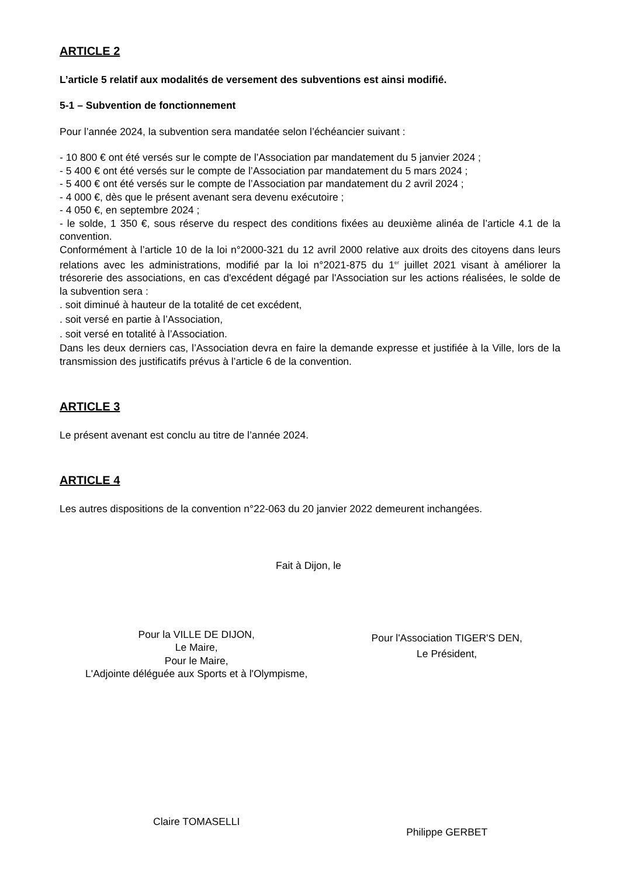ARTICLE 2
L’article 5 relatif aux modalités de versement des subventions est ainsi modifié.
5-1 – Subvention de fonctionnement
Pour l’année 2024, la subvention sera mandatée selon l’échéancier suivant :
- 10 800 € ont été versés sur le compte de l’Association par mandatement du 5 janvier 2024 ;
- 5 400 € ont été versés sur le compte de l’Association par mandatement du 5 mars 2024 ;
- 5 400 € ont été versés sur le compte de l’Association par mandatement du 2 avril 2024 ;
- 4 000 €, dès que le présent avenant sera devenu exécutoire ;
- 4 050 €, en septembre 2024 ;
- le solde, 1 350 €, sous réserve du respect des conditions fixées au deuxième alinéa de l’article 4.1 de la convention.
Conformément à l’article 10 de la loi n°2000-321 du 12 avril 2000 relative aux droits des citoyens dans leurs relations avec les administrations, modifié par la loi n°2021-875 du 1<sup>er</sup> juillet 2021 visant à améliorer la trésorerie des associations, en cas d'excédent dégagé par l'Association sur les actions réalisées, le solde de la subvention sera :
. soit diminué à hauteur de la totalité de cet excédent,
. soit versé en partie à l’Association,
. soit versé en totalité à l’Association.
Dans les deux derniers cas, l’Association devra en faire la demande expresse et justifiée à la Ville, lors de la transmission des justificatifs prévus à l’article 6 de la convention.
ARTICLE 3
Le présent avenant est conclu au titre de l’année 2024.
ARTICLE 4
Les autres dispositions de la convention n°22-063 du 20 janvier 2022 demeurent inchangées.
Fait à Dijon, le
Pour la VILLE DE DIJON,
Le Maire,
Pour le Maire,
L'Adjointe déléguée aux Sports et à l'Olympisme,
Pour l'Association TIGER'S DEN,
Le Président,
Claire TOMASELLI
Philippe GERBET